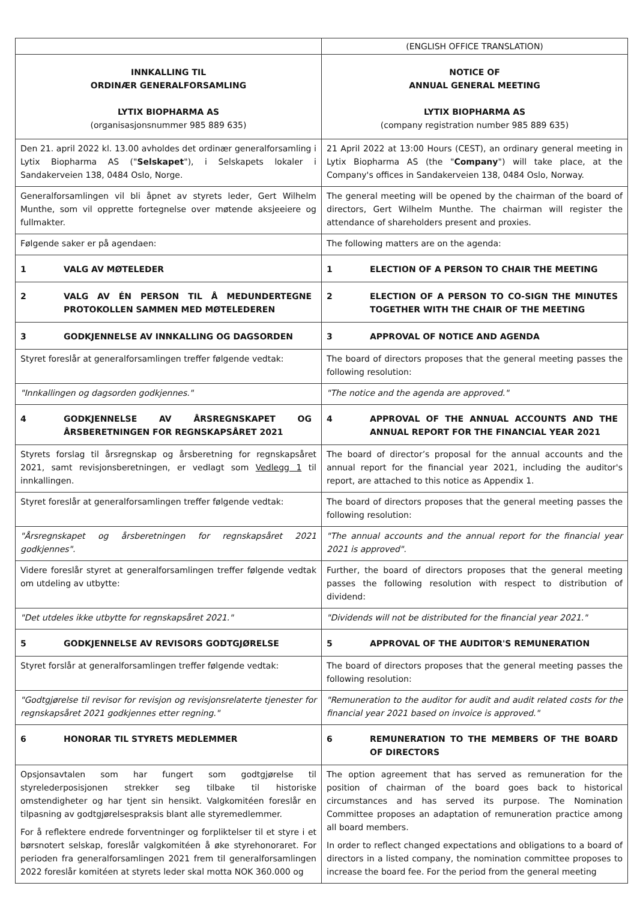| | (ENGLISH OFFICE TRANSLATION) |
| INNKALLING TIL ORDINÆR GENERALFORSAMLING LYTIX BIOPHARMA AS (organisasjonsnummer 985 889 635) | NOTICE OF ANNUAL GENERAL MEETING LYTIX BIOPHARMA AS (company registration number 985 889 635) |
| Den 21. april 2022 kl. 13.00 avholdes det ordinær generalforsamling i Lytix Biopharma AS (" Selskapet "), i Selskapets lokaler i Sandakerveien 138, 0484 Oslo, Norge. | 21 April 2022 at 13:00 Hours (CEST), an ordinary general meeting in Lytix Biopharma AS (the " Company ") will take place, at the Company's offices in Sandakerveien 138, 0484 Oslo, Norway. |
| Generalforsamlingen vil bli åpnet av styrets leder, Gert Wilhelm Munthe, som vil opprette fortegnelse over møtende aksjeeiere og fullmakter. | The general meeting will be opened by the chairman of the board of directors, Gert Wilhelm Munthe. The chairman will register the attendance of shareholders present and proxies. |
| Følgende saker er på agendaen: | The following matters are on the agenda: |
| 1 VALG AV MØTELEDER | 1 ELECTION OF A PERSON TO CHAIR THE MEETING |
| 2 VALG AV ÉN PERSON TIL Å MEDUNDERTEGNE PROTOKOLLEN SAMMEN MED MØTELEDEREN | 2 ELECTION OF A PERSON TO CO-SIGN THE MINUTES TOGETHER WITH THE CHAIR OF THE MEETING |
| 3 GODKJENNELSE AV INNKALLING OG DAGSORDEN | 3 APPROVAL OF NOTICE AND AGENDA |
| Styret foreslår at generalforsamlingen treffer følgende vedtak: | The board of directors proposes that the general meeting passes the following resolution: |
| "Innkallingen og dagsorden godkjennes." | "The notice and the agenda are approved." |
| 4 GODKJENNELSE AV ÅRSREGNSKAPET OG ÅRSBERETNINGEN FOR REGNSKAPSÅRET 2021 | 4 APPROVAL OF THE ANNUAL ACCOUNTS AND THE ANNUAL REPORT FOR THE FINANCIAL YEAR 2021 |
| Styrets forslag til årsregnskap og årsberetning for regnskapsåret 2021, samt revisjonsberetningen, er vedlagt som Vedlegg 1 til innkallingen. | The board of director’s proposal for the annual accounts and the annual report for the financial year 2021, including the auditor's report, are attached to this notice as Appendix 1. |
| Styret foreslår at generalforsamlingen treffer følgende vedtak: | The board of directors proposes that the general meeting passes the following resolution: |
| "Årsregnskapet og årsberetningen for regnskapsåret 2021 godkjennes". | "The annual accounts and the annual report for the financial year 2021 is approved". |
| Videre foreslår styret at generalforsamlingen treffer følgende vedtak om utdeling av utbytte: | Further, the board of directors proposes that the general meeting passes the following resolution with respect to distribution of dividend: |
| "Det utdeles ikke utbytte for regnskapsåret 2021." | "Dividends will not be distributed for the financial year 2021." |
| 5 GODKJENNELSE AV REVISORS GODTGJØRELSE | 5 APPROVAL OF THE AUDITOR'S REMUNERATION |
| Styret forslår at generalforsamlingen treffer følgende vedtak: | The board of directors proposes that the general meeting passes the following resolution: |
| "Godtgjørelse til revisor for revisjon og revisjonsrelaterte tjenester for regnskapsåret 2021 godkjennes etter regning." | "Remuneration to the auditor for audit and audit related costs for the financial year 2021 based on invoice is approved." |
| 6 HONORAR TIL STYRETS MEDLEMMER | 6 REMUNERATION TO THE MEMBERS OF THE BOARD OF DIRECTORS |
| Opsjonsavtalen som har fungert som godtgjørelse til styrelederposisjonen strekker seg tilbake til historiske omstendigheter og har tjent sin hensikt. Valgkomitéen foreslår en tilpasning av godtgjørelsespraksis blant alle styremedlemmer. For å reflektere endrede forventninger og forpliktelser til et styre i et børsnotert selskap, foreslår valgkomitéen å øke styrehonoraret. For perioden fra generalforsamlingen 2021 frem til generalforsamlingen 2022 foreslår komitéen at styrets leder skal motta NOK 360.000 og | The option agreement that has served as remuneration for the position of chairman of the board goes back to historical circumstances and has served its purpose. The Nomination Committee proposes an adaptation of remuneration practice among all board members. In order to reflect changed expectations and obligations to a board of directors in a listed company, the nomination committee proposes to increase the board fee. For the period from the general meeting |